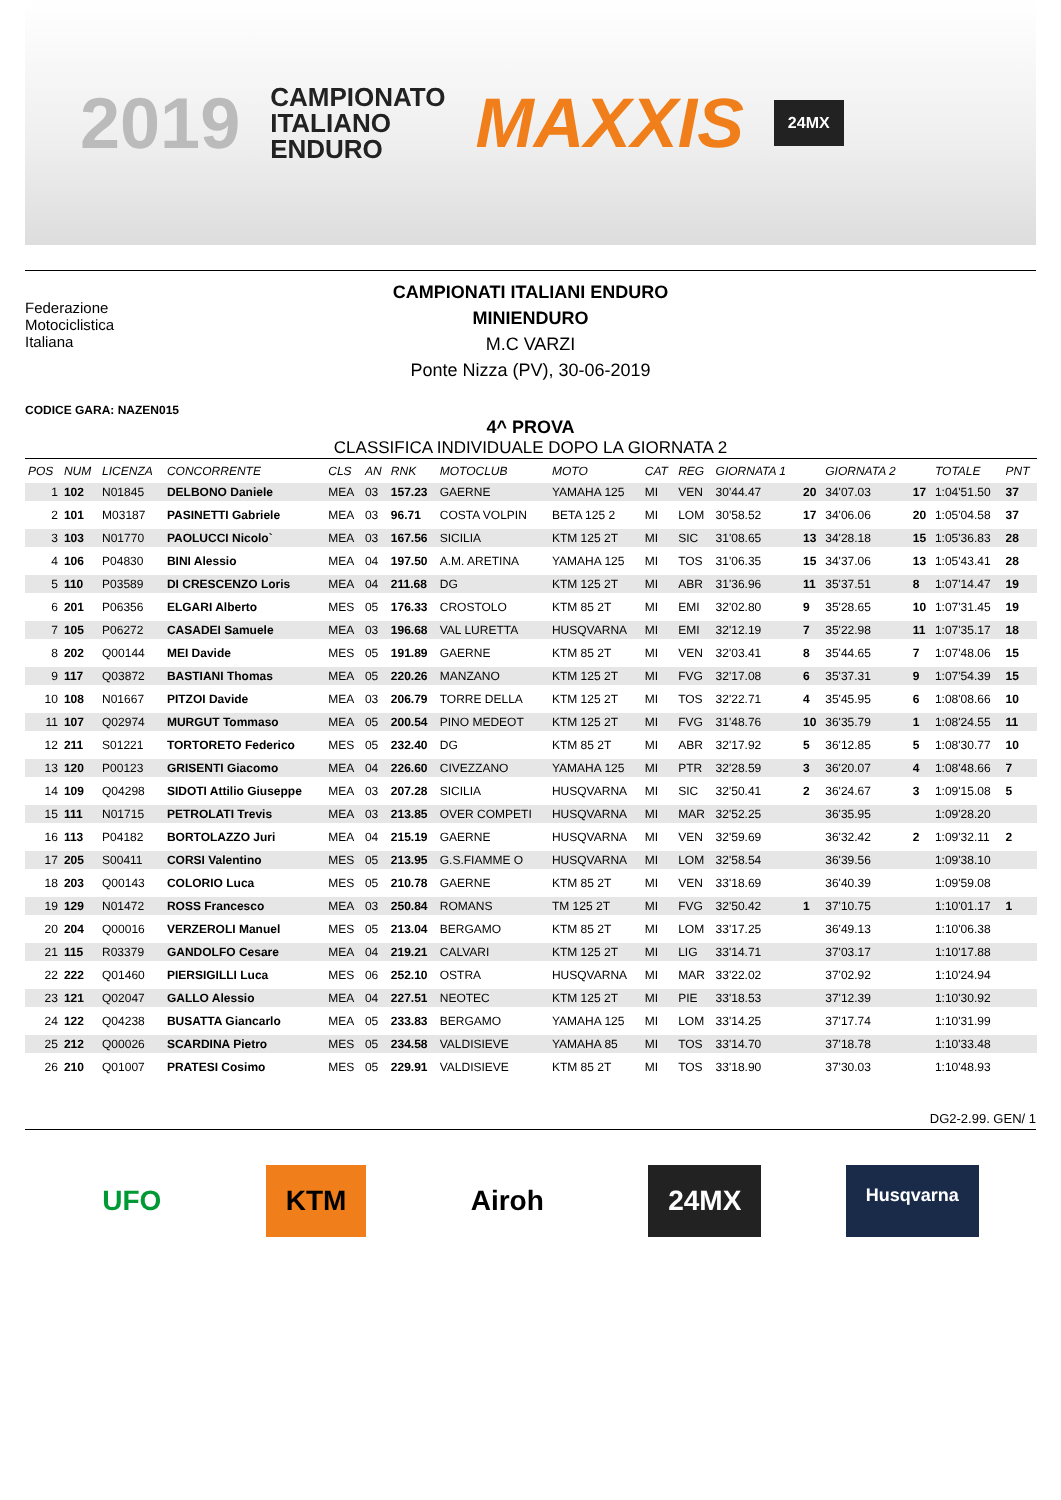2019
CAMPIONATO
ITALIANO
ENDURO
MAXXIS
24MX
Federazione
Motociclistica
Italiana
CAMPIONATI ITALIANI ENDURO
MINIENDURO
M.C VARZI
Ponte Nizza (PV), 30-06-2019
CODICE GARA: NAZEN015
4^ PROVA
CLASSIFICA INDIVIDUALE DOPO LA GIORNATA 2
| POS | NUM | LICENZA | CONCORRENTE | CLS | AN | RNK | MOTOCLUB | MOTO | CAT | REG | GIORNATA 1 | | GIORNATA 2 | | TOTALE | PNT |
| --- | --- | --- | --- | --- | --- | --- | --- | --- | --- | --- | --- | --- | --- | --- | --- | --- |
| 1 | 102 | N01845 | DELBONO Daniele | MEA | 03 | 157.23 | GAERNE | YAMAHA 125 | MI | VEN | 30'44.47 | 20 | 34'07.03 | 17 | 1:04'51.50 | 37 |
| 2 | 101 | M03187 | PASINETTI Gabriele | MEA | 03 | 96.71 | COSTA VOLPIN | BETA 125 2 | MI | LOM | 30'58.52 | 17 | 34'06.06 | 20 | 1:05'04.58 | 37 |
| 3 | 103 | N01770 | PAOLUCCI Nicolo` | MEA | 03 | 167.56 | SICILIA | KTM 125 2T | MI | SIC | 31'08.65 | 13 | 34'28.18 | 15 | 1:05'36.83 | 28 |
| 4 | 106 | P04830 | BINI Alessio | MEA | 04 | 197.50 | A.M. ARETINA | YAMAHA 125 | MI | TOS | 31'06.35 | 15 | 34'37.06 | 13 | 1:05'43.41 | 28 |
| 5 | 110 | P03589 | DI CRESCENZO Loris | MEA | 04 | 211.68 | DG | KTM 125 2T | MI | ABR | 31'36.96 | 11 | 35'37.51 | 8 | 1:07'14.47 | 19 |
| 6 | 201 | P06356 | ELGARI Alberto | MES | 05 | 176.33 | CROSTOLO | KTM 85 2T | MI | EMI | 32'02.80 | 9 | 35'28.65 | 10 | 1:07'31.45 | 19 |
| 7 | 105 | P06272 | CASADEI Samuele | MEA | 03 | 196.68 | VAL LURETTA | HUSQVARNA | MI | EMI | 32'12.19 | 7 | 35'22.98 | 11 | 1:07'35.17 | 18 |
| 8 | 202 | Q00144 | MEI Davide | MES | 05 | 191.89 | GAERNE | KTM 85 2T | MI | VEN | 32'03.41 | 8 | 35'44.65 | 7 | 1:07'48.06 | 15 |
| 9 | 117 | Q03872 | BASTIANI Thomas | MEA | 05 | 220.26 | MANZANO | KTM 125 2T | MI | FVG | 32'17.08 | 6 | 35'37.31 | 9 | 1:07'54.39 | 15 |
| 10 | 108 | N01667 | PITZOI Davide | MEA | 03 | 206.79 | TORRE DELLA | KTM 125 2T | MI | TOS | 32'22.71 | 4 | 35'45.95 | 6 | 1:08'08.66 | 10 |
| 11 | 107 | Q02974 | MURGUT Tommaso | MEA | 05 | 200.54 | PINO MEDEOT | KTM 125 2T | MI | FVG | 31'48.76 | 10 | 36'35.79 | 1 | 1:08'24.55 | 11 |
| 12 | 211 | S01221 | TORTORETO Federico | MES | 05 | 232.40 | DG | KTM 85 2T | MI | ABR | 32'17.92 | 5 | 36'12.85 | 5 | 1:08'30.77 | 10 |
| 13 | 120 | P00123 | GRISENTI Giacomo | MEA | 04 | 226.60 | CIVEZZANO | YAMAHA 125 | MI | PTR | 32'28.59 | 3 | 36'20.07 | 4 | 1:08'48.66 | 7 |
| 14 | 109 | Q04298 | SIDOTI Attilio Giuseppe | MEA | 03 | 207.28 | SICILIA | HUSQVARNA | MI | SIC | 32'50.41 | 2 | 36'24.67 | 3 | 1:09'15.08 | 5 |
| 15 | 111 | N01715 | PETROLATI Trevis | MEA | 03 | 213.85 | OVER COMPETI | HUSQVARNA | MI | MAR | 32'52.25 | | 36'35.95 | | 1:09'28.20 | |
| 16 | 113 | P04182 | BORTOLAZZO Juri | MEA | 04 | 215.19 | GAERNE | HUSQVARNA | MI | VEN | 32'59.69 | | 36'32.42 | 2 | 1:09'32.11 | 2 |
| 17 | 205 | S00411 | CORSI Valentino | MES | 05 | 213.95 | G.S.FIAMME O | HUSQVARNA | MI | LOM | 32'58.54 | | 36'39.56 | | 1:09'38.10 | |
| 18 | 203 | Q00143 | COLORIO Luca | MES | 05 | 210.78 | GAERNE | KTM 85 2T | MI | VEN | 33'18.69 | | 36'40.39 | | 1:09'59.08 | |
| 19 | 129 | N01472 | ROSS Francesco | MEA | 03 | 250.84 | ROMANS | TM 125 2T | MI | FVG | 32'50.42 | 1 | 37'10.75 | | 1:10'01.17 | 1 |
| 20 | 204 | Q00016 | VERZEROLI Manuel | MES | 05 | 213.04 | BERGAMO | KTM 85 2T | MI | LOM | 33'17.25 | | 36'49.13 | | 1:10'06.38 | |
| 21 | 115 | R03379 | GANDOLFO Cesare | MEA | 04 | 219.21 | CALVARI | KTM 125 2T | MI | LIG | 33'14.71 | | 37'03.17 | | 1:10'17.88 | |
| 22 | 222 | Q01460 | PIERSIGILLI Luca | MES | 06 | 252.10 | OSTRA | HUSQVARNA | MI | MAR | 33'22.02 | | 37'02.92 | | 1:10'24.94 | |
| 23 | 121 | Q02047 | GALLO Alessio | MEA | 04 | 227.51 | NEOTEC | KTM 125 2T | MI | PIE | 33'18.53 | | 37'12.39 | | 1:10'30.92 | |
| 24 | 122 | Q04238 | BUSATTA Giancarlo | MEA | 05 | 233.83 | BERGAMO | YAMAHA 125 | MI | LOM | 33'14.25 | | 37'17.74 | | 1:10'31.99 | |
| 25 | 212 | Q00026 | SCARDINA Pietro | MES | 05 | 234.58 | VALDISIEVE | YAMAHA 85 | MI | TOS | 33'14.70 | | 37'18.78 | | 1:10'33.48 | |
| 26 | 210 | Q01007 | PRATESI Cosimo | MES | 05 | 229.91 | VALDISIEVE | KTM 85 2T | MI | TOS | 33'18.90 | | 37'30.03 | | 1:10'48.93 | |
DG2-2.99. GEN/ 1
UFO KTM Airoh 24MX
Husqvarna